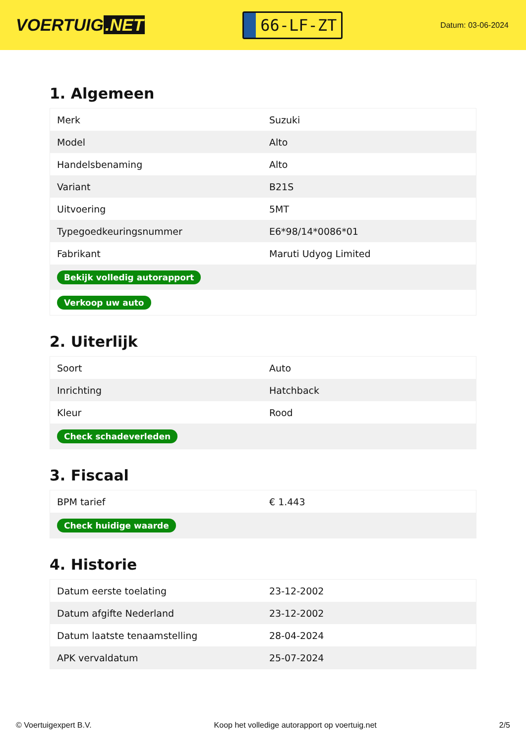VOERTUIG.NET
66-LF-ZT
Datum: 03-06-2024
1. Algemeen
| Merk | Suzuki |
| Model | Alto |
| Handelsbenaming | Alto |
| Variant | B21S |
| Uitvoering | 5MT |
| Typegoedkeuringsnummer | E6*98/14*0086*01 |
| Fabrikant | Maruti Udyog Limited |
| Bekijk volledig autorapport | |
| Verkoop uw auto | |
2. Uiterlijk
| Soort | Auto |
| Inrichting | Hatchback |
| Kleur | Rood |
| Check schadeverleden | |
3. Fiscaal
| BPM tarief | € 1.443 |
| Check huidige waarde | |
4. Historie
| Datum eerste toelating | 23-12-2002 |
| Datum afgifte Nederland | 23-12-2002 |
| Datum laatste tenaamstelling | 28-04-2024 |
| APK vervaldatum | 25-07-2024 |
© Voertuigexpert B.V. Koop het volledige autorapport op voertuig.net 2/5